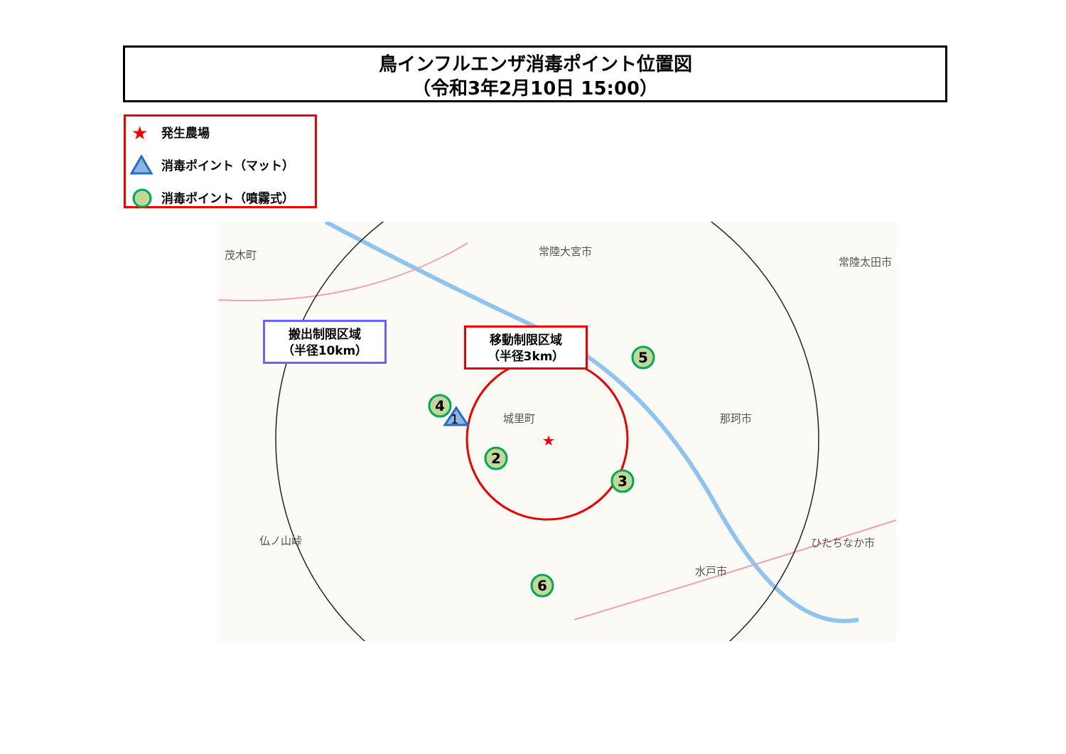鳥インフルエンザ消毒ポイント位置図
（令和3年2月10日 15:00）
★ 発生農場
消毒ポイント（マット）
消毒ポイント（噴霧式）
1
★
4
2
3
5
6
茂木町 常陸大宮市
常陸太田市
城里町 那珂市
ひたちなか市
水戸市
仏ノ山峠
搬出制限区域
（半径10km）
移動制限区域
（半径3km）